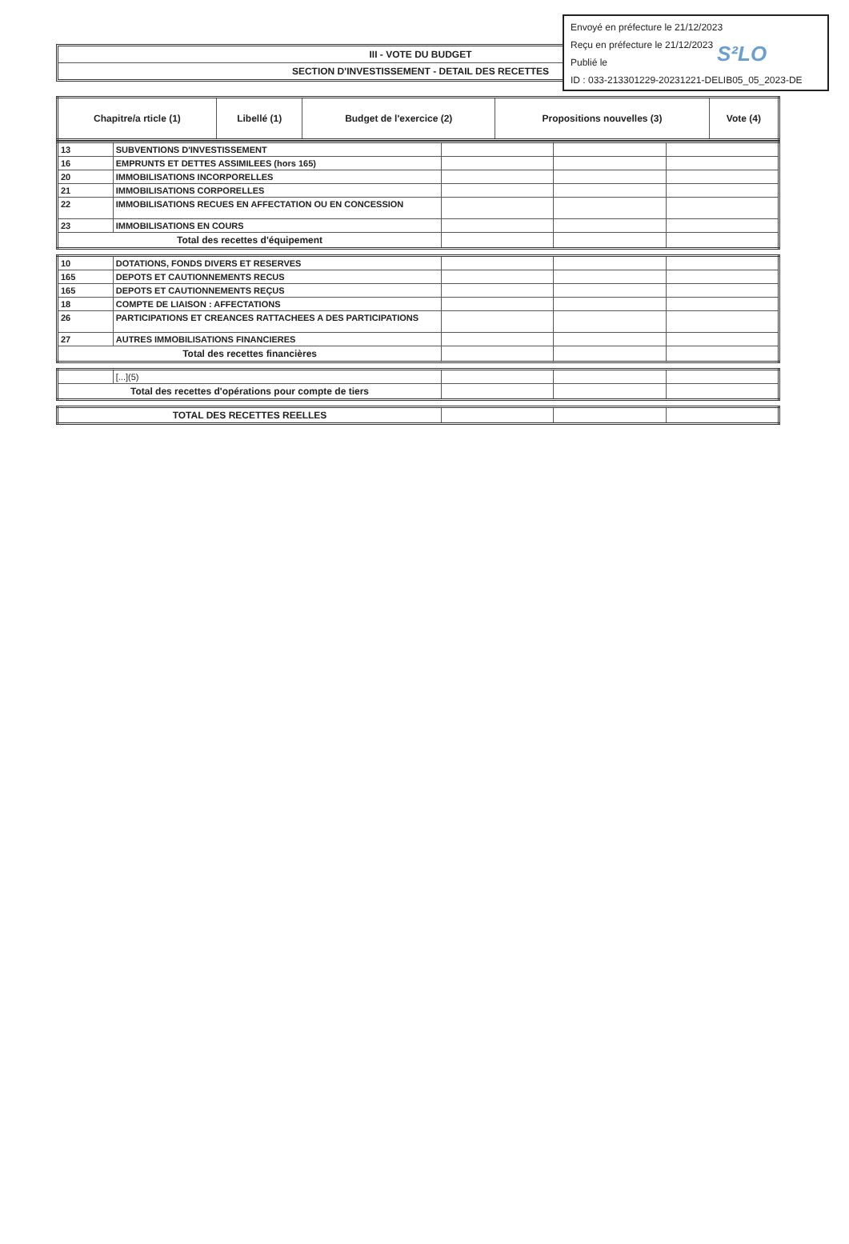Envoyé en préfecture le 21/12/2023
Reçu en préfecture le 21/12/2023
Publié le
ID : 033-213301229-20231221-DELIB05_05_2023-DE
S²LO
III - VOTE DU BUDGET
SECTION D'INVESTISSEMENT - DETAIL DES RECETTES
| Chapitre/a rticle (1) | Libellé (1) | Budget de l'exercice (2) | Propositions nouvelles (3) | Vote (4) |
| --- | --- | --- | --- | --- |
| 13 | SUBVENTIONS D'INVESTISSEMENT | | | |
| 16 | EMPRUNTS ET DETTES ASSIMILEES (hors 165) | | | |
| 20 | IMMOBILISATIONS INCORPORELLES | | | |
| 21 | IMMOBILISATIONS CORPORELLES | | | |
| 22 | IMMOBILISATIONS RECUES EN AFFECTATION OU EN CONCESSION | | | |
| 23 | IMMOBILISATIONS EN COURS | | | |
| Total des recettes d'équipement | | | | |
| 10 | DOTATIONS, FONDS DIVERS ET RESERVES | | | |
| 165 | DEPOTS ET CAUTIONNEMENTS RECUS | | | |
| 165 | DEPOTS ET CAUTIONNEMENTS REÇUS | | | |
| 18 | COMPTE DE LIAISON : AFFECTATIONS | | | |
| 26 | PARTICIPATIONS ET CREANCES RATTACHEES A DES PARTICIPATIONS | | | |
| 27 | AUTRES IMMOBILISATIONS FINANCIERES | | | |
| Total des recettes financières | | | | |
| | [...](5) | | | |
| Total des recettes d'opérations pour compte de tiers | | | | |
| TOTAL DES RECETTES REELLES | | | |